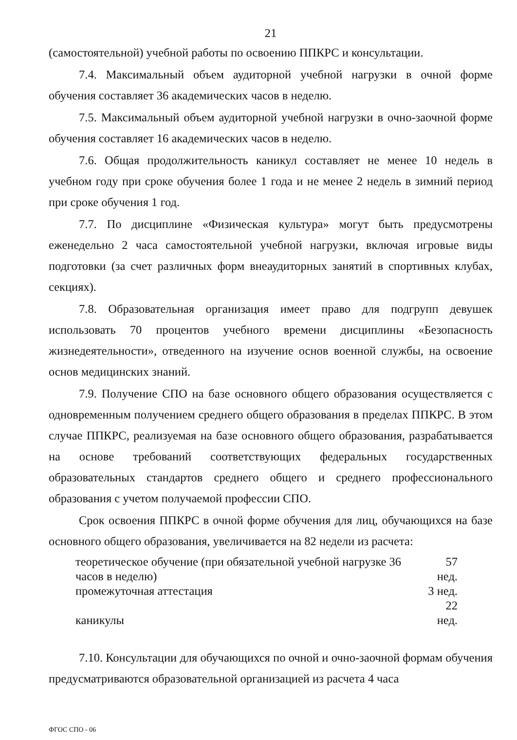21
(самостоятельной) учебной работы по освоению ППКРС и консультации.
7.4. Максимальный объем аудиторной учебной нагрузки в очной форме обучения составляет 36 академических часов в неделю.
7.5. Максимальный объем аудиторной учебной нагрузки в очно-заочной форме обучения составляет 16 академических часов в неделю.
7.6. Общая продолжительность каникул составляет не менее 10 недель в учебном году при сроке обучения более 1 года и не менее 2 недель в зимний период при сроке обучения 1 год.
7.7. По дисциплине «Физическая культура» могут быть предусмотрены еженедельно 2 часа самостоятельной учебной нагрузки, включая игровые виды подготовки (за счет различных форм внеаудиторных занятий в спортивных клубах, секциях).
7.8. Образовательная организация имеет право для подгрупп девушек использовать 70 процентов учебного времени дисциплины «Безопасность жизнедеятельности», отведенного на изучение основ военной службы, на освоение основ медицинских знаний.
7.9. Получение СПО на базе основного общего образования осуществляется с одновременным получением среднего общего образования в пределах ППКРС. В этом случае ППКРС, реализуемая на базе основного общего образования, разрабатывается на основе требований соответствующих федеральных государственных образовательных стандартов среднего общего и среднего профессионального образования с учетом получаемой профессии СПО.
Срок освоения ППКРС в очной форме обучения для лиц, обучающихся на базе основного общего образования, увеличивается на 82 недели из расчета:
| теоретическое обучение (при обязательной учебной нагрузке 36 часов в неделю) | 57 нед. |
| промежуточная аттестация | 3 нед. |
| каникулы | 22 нед. |
7.10. Консультации для обучающихся по очной и очно-заочной формам обучения предусматриваются образовательной организацией из расчета 4 часа
ФГОС СПО - 06